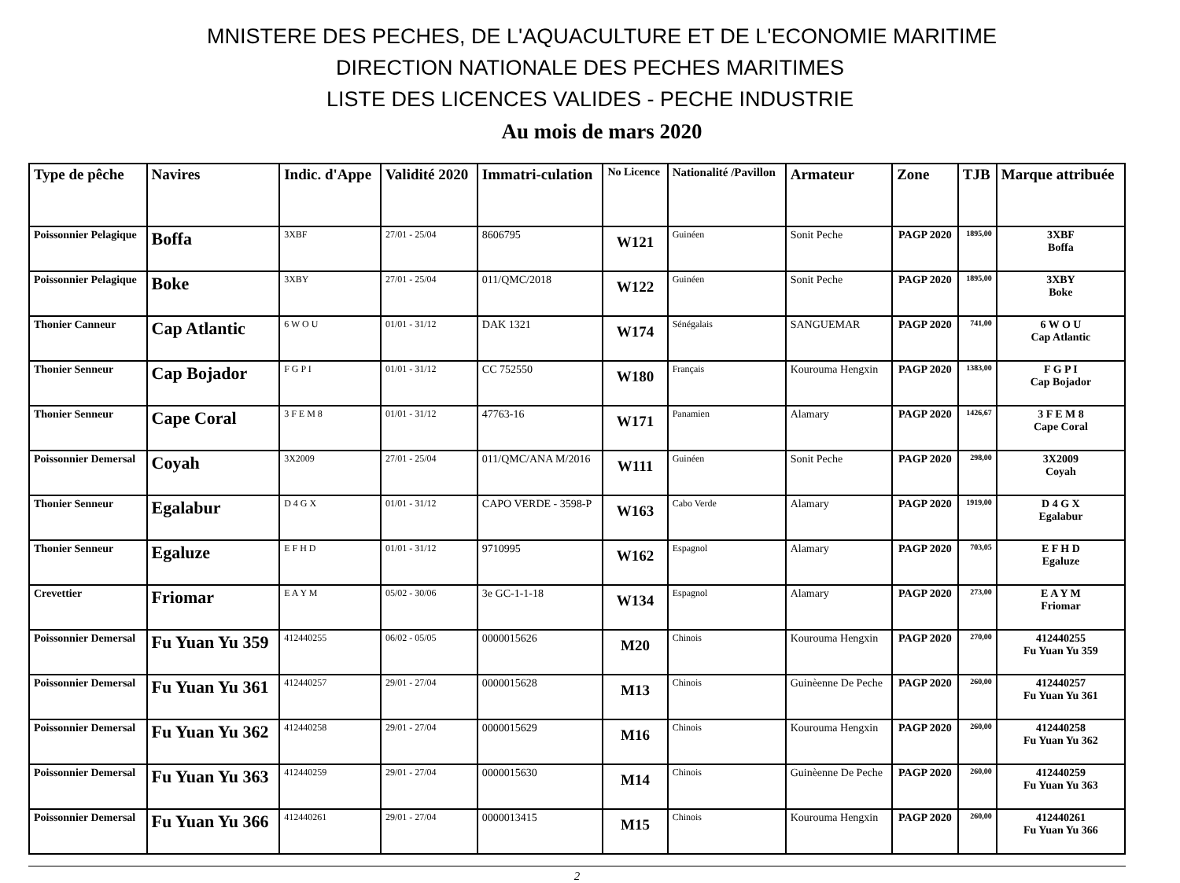MNISTERE DES PECHES, DE L'AQUACULTURE ET DE L'ECONOMIE MARITIME
DIRECTION NATIONALE DES PECHES MARITIMES
LISTE DES LICENCES VALIDES - PECHE INDUSTRIE
Au mois de mars 2020
| Type de pêche | Navires | Indic. d'Appe | Validité 2020 | Immatri-culation | No Licence | Nationalité /Pavillon | Armateur | Zone | TJB | Marque attribuée |
| --- | --- | --- | --- | --- | --- | --- | --- | --- | --- | --- |
| Poissonnier Pelagique | Boffa | 3XBF | 27/01 - 25/04 | 8606795 | W121 | Guinéen | Sonit Peche | PAGP 2020 | 1895,00 | 3XBF Boffa |
| Poissonnier Pelagique | Boke | 3XBY | 27/01 - 25/04 | 011/QMC/2018 | W122 | Guinéen | Sonit Peche | PAGP 2020 | 1895,00 | 3XBY Boke |
| Thonier Canneur | Cap Atlantic | 6 W O U | 01/01 - 31/12 | DAK 1321 | W174 | Sénégalais | SANGUEMAR | PAGP 2020 | 741,00 | 6 W O U Cap Atlantic |
| Thonier Senneur | Cap Bojador | F G P I | 01/01 - 31/12 | CC 752550 | W180 | Français | Kourouma Hengxin | PAGP 2020 | 1383,00 | F G P I Cap Bojador |
| Thonier Senneur | Cape Coral | 3 F E M 8 | 01/01 - 31/12 | 47763-16 | W171 | Panamien | Alamary | PAGP 2020 | 1426,67 | 3 F E M 8 Cape Coral |
| Poissonnier Demersal | Coyah | 3X2009 | 27/01 - 25/04 | 011/QMC/ANA M/2016 | W111 | Guinéen | Sonit Peche | PAGP 2020 | 298,00 | 3X2009 Coyah |
| Thonier Senneur | Egalabur | D 4 G X | 01/01 - 31/12 | CAPO VERDE - 3598-P | W163 | Cabo Verde | Alamary | PAGP 2020 | 1919,00 | D 4 G X Egalabur |
| Thonier Senneur | Egaluze | E F H D | 01/01 - 31/12 | 9710995 | W162 | Espagnol | Alamary | PAGP 2020 | 703,05 | E F H D Egaluze |
| Crevettier | Friomar | E A Y M | 05/02 - 30/06 | 3e GC-1-1-18 | W134 | Espagnol | Alamary | PAGP 2020 | 273,00 | E A Y M Friomar |
| Poissonnier Demersal | Fu Yuan Yu 359 | 412440255 | 06/02 - 05/05 | 0000015626 | M20 | Chinois | Kourouma Hengxin | PAGP 2020 | 270,00 | 412440255 Fu Yuan Yu 359 |
| Poissonnier Demersal | Fu Yuan Yu 361 | 412440257 | 29/01 - 27/04 | 0000015628 | M13 | Chinois | Guinèenne De Peche | PAGP 2020 | 260,00 | 412440257 Fu Yuan Yu 361 |
| Poissonnier Demersal | Fu Yuan Yu 362 | 412440258 | 29/01 - 27/04 | 0000015629 | M16 | Chinois | Kourouma Hengxin | PAGP 2020 | 260,00 | 412440258 Fu Yuan Yu 362 |
| Poissonnier Demersal | Fu Yuan Yu 363 | 412440259 | 29/01 - 27/04 | 0000015630 | M14 | Chinois | Guinèenne De Peche | PAGP 2020 | 260,00 | 412440259 Fu Yuan Yu 363 |
| Poissonnier Demersal | Fu Yuan Yu 366 | 412440261 | 29/01 - 27/04 | 0000013415 | M15 | Chinois | Kourouma Hengxin | PAGP 2020 | 260,00 | 412440261 Fu Yuan Yu 366 |
2